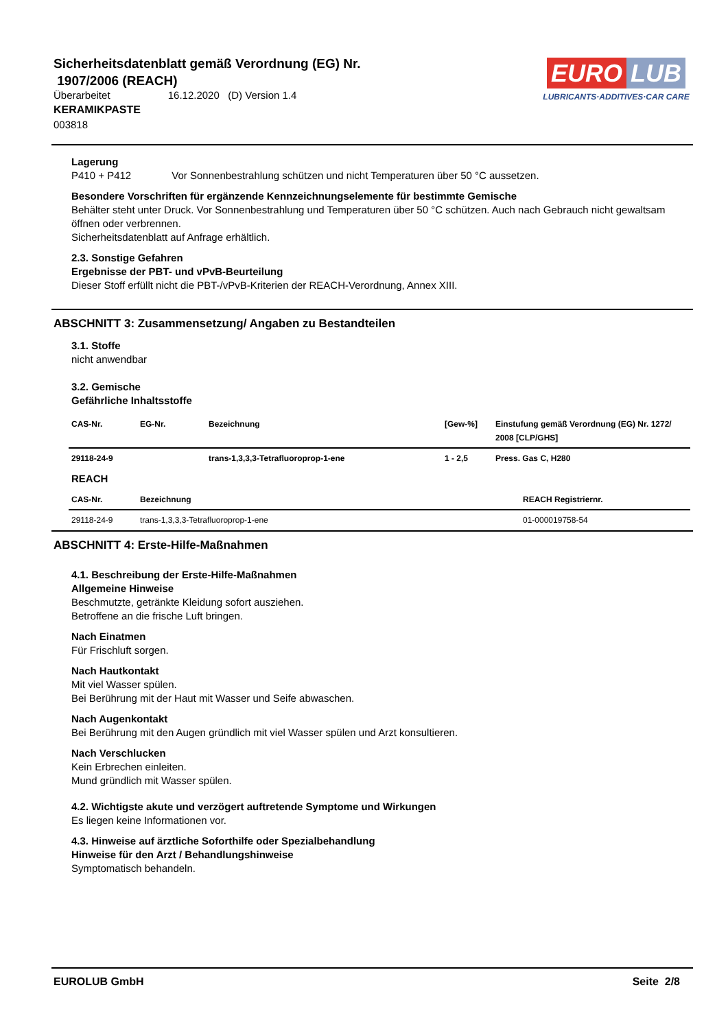Sicherheitsdatenblatt gemäß Verordnung (EG) Nr.
1907/2006 (REACH)
Überarbeitet 16.12.2020 (D) Version 1.4
KERAMIKPASTE
003818
EURO LUB
LUBRICANTS·ADDITIVES·CAR CARE
Lagerung
P410 + P412 Vor Sonnenbestrahlung schützen und nicht Temperaturen über 50 °C aussetzen.
Besondere Vorschriften für ergänzende Kennzeichnungselemente für bestimmte Gemische
Behälter steht unter Druck. Vor Sonnenbestrahlung und Temperaturen über 50 °C schützen. Auch nach Gebrauch nicht gewaltsam öffnen oder verbrennen.
Sicherheitsdatenblatt auf Anfrage erhältlich.
2.3. Sonstige Gefahren
Ergebnisse der PBT- und vPvB-Beurteilung
Dieser Stoff erfüllt nicht die PBT-/vPvB-Kriterien der REACH-Verordnung, Annex XIII.
ABSCHNITT 3: Zusammensetzung/ Angaben zu Bestandteilen
3.1. Stoffe
nicht anwendbar
3.2. Gemische
Gefährliche Inhaltsstoffe
| CAS-Nr. | EG-Nr. | Bezeichnung | [Gew-%] | Einstufung gemäß Verordnung (EG) Nr. 1272/ 2008 [CLP/GHS] |
| --- | --- | --- | --- | --- |
| 29118-24-9 | | trans-1,3,3,3-Tetrafluoroprop-1-ene | 1 - 2,5 | Press. Gas C, H280 |
REACH
| CAS-Nr. | Bezeichnung | REACH Registriernr. |
| --- | --- | --- |
| 29118-24-9 | trans-1,3,3,3-Tetrafluoroprop-1-ene | 01-000019758-54 |
ABSCHNITT 4: Erste-Hilfe-Maßnahmen
4.1. Beschreibung der Erste-Hilfe-Maßnahmen
Allgemeine Hinweise
Beschmutzte, getränkte Kleidung sofort ausziehen.
Betroffene an die frische Luft bringen.
Nach Einatmen
Für Frischluft sorgen.
Nach Hautkontakt
Mit viel Wasser spülen.
Bei Berührung mit der Haut mit Wasser und Seife abwaschen.
Nach Augenkontakt
Bei Berührung mit den Augen gründlich mit viel Wasser spülen und Arzt konsultieren.
Nach Verschlucken
Kein Erbrechen einleiten.
Mund gründlich mit Wasser spülen.
4.2. Wichtigste akute und verzögert auftretende Symptome und Wirkungen
Es liegen keine Informationen vor.
4.3. Hinweise auf ärztliche Soforthilfe oder Spezialbehandlung
Hinweise für den Arzt / Behandlungshinweise
Symptomatisch behandeln.
EUROLUB GmbH Seite 2/8